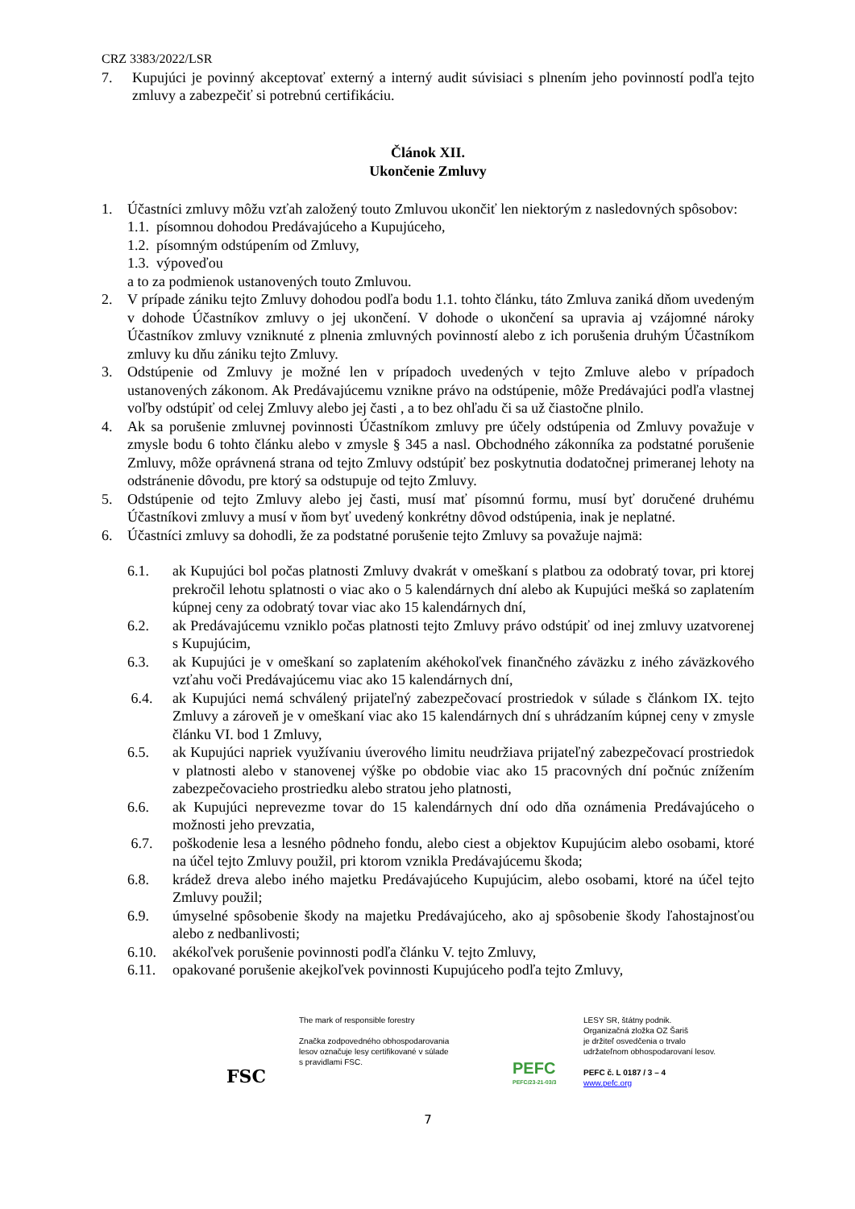CRZ 3383/2022/LSR
7. Kupujúci je povinný akceptovať externý a interný audit súvisiaci s plnením jeho povinností podľa tejto zmluvy a zabezpečiť si potrebnú certifikáciu.
Článok XII.
Ukončenie Zmluvy
1. Účastníci zmluvy môžu vzťah založený touto Zmluvou ukončiť len niektorým z nasledovných spôsobov:
1.1. písomnou dohodou Predávajúceho a Kupujúceho,
1.2. písomným odstúpením od Zmluvy,
1.3. výpoveďou
a to za podmienok ustanovených touto Zmluvou.
2. V prípade zániku tejto Zmluvy dohodou podľa bodu 1.1. tohto článku, táto Zmluva zaniká dňom uvedeným v dohode Účastníkov zmluvy o jej ukončení. V dohode o ukončení sa upravia aj vzájomné nároky Účastníkov zmluvy vzniknuté z plnenia zmluvných povinností alebo z ich porušenia druhým Účastníkom zmluvy ku dňu zániku tejto Zmluvy.
3. Odstúpenie od Zmluvy je možné len v prípadoch uvedených v tejto Zmluve alebo v prípadoch ustanovených zákonom. Ak Predávajúcemu vznikne právo na odstúpenie, môže Predávajúci podľa vlastnej voľby odstúpiť od celej Zmluvy alebo jej časti , a to bez ohľadu či sa už čiastočne plnilo.
4. Ak sa porušenie zmluvnej povinnosti Účastníkom zmluvy pre účely odstúpenia od Zmluvy považuje v zmysle bodu 6 tohto článku alebo v zmysle § 345 a nasl. Obchodného zákonníka za podstatné porušenie Zmluvy, môže oprávnená strana od tejto Zmluvy odstúpiť bez poskytnutia dodatočnej primeranej lehoty na odstránenie dôvodu, pre ktorý sa odstupuje od tejto Zmluvy.
5. Odstúpenie od tejto Zmluvy alebo jej časti, musí mať písomnú formu, musí byť doručené druhému Účastníkovi zmluvy a musí v ňom byť uvedený konkrétny dôvod odstúpenia, inak je neplatné.
6. Účastníci zmluvy sa dohodli, že za podstatné porušenie tejto Zmluvy sa považuje najmä:
6.1. ak Kupujúci bol počas platnosti Zmluvy dvakrát v omeškaní s platbou za odobratý tovar, pri ktorej prekročil lehotu splatnosti o viac ako o 5 kalendárnych dní alebo ak Kupujúci mešká so zaplatením kúpnej ceny za odobratý tovar viac ako 15 kalendárnych dní,
6.2. ak Predávajúcemu vzniklo počas platnosti tejto Zmluvy právo odstúpiť od inej zmluvy uzatvorenej s Kupujúcim,
6.3. ak Kupujúci je v omeškaní so zaplatením akéhokoľvek finančného záväzku z iného záväzkového vzťahu voči Predávajúcemu viac ako 15 kalendárnych dní,
6.4. ak Kupujúci nemá schválený prijateľný zabezpečovací prostriedok v súlade s článkom IX. tejto Zmluvy a zároveň je v omeškaní viac ako 15 kalendárnych dní s uhrádzaním kúpnej ceny v zmysle článku VI. bod 1 Zmluvy,
6.5. ak Kupujúci napriek využívaniu úverového limitu neudržiava prijateľný zabezpečovací prostriedok v platnosti alebo v stanovenej výške po obdobie viac ako 15 pracovných dní počnúc znížením zabezpečovacieho prostriedku alebo stratou jeho platnosti,
6.6. ak Kupujúci neprevezme tovar do 15 kalendárnych dní odo dňa oznámenia Predávajúceho o možnosti jeho prevzatia,
6.7. poškodenie lesa a lesného pôdneho fondu, alebo ciest a objektov Kupujúcim alebo osobami, ktoré na účel tejto Zmluvy použil, pri ktorom vznikla Predávajúcemu škoda;
6.8. krádež dreva alebo iného majetku Predávajúceho Kupujúcim, alebo osobami, ktoré na účel tejto Zmluvy použil;
6.9. úmyselné spôsobenie škody na majetku Predávajúceho, ako aj spôsobenie škody ľahostajnosťou alebo z nedbanlivosti;
6.10. akékoľvek porušenie povinnosti podľa článku V. tejto Zmluvy,
6.11. opakované porušenie akejkoľvek povinnosti Kupujúceho podľa tejto Zmluvy,
FSC
The mark of responsible forestry
Značka zodpovedného obhospodarovania
lesov označuje lesy certifikované v súlade
s pravidlami FSC.
PEFC
PEFC/23-21-03/3
LESY SR, štátny podnik.
Organizačná zložka OZ Šariš
je držiteľ osvedčenia o trvalo
udržateľnom obhospodarovaní lesov.
PEFC č. L 0187 / 3 – 4
www.pefc.org
7